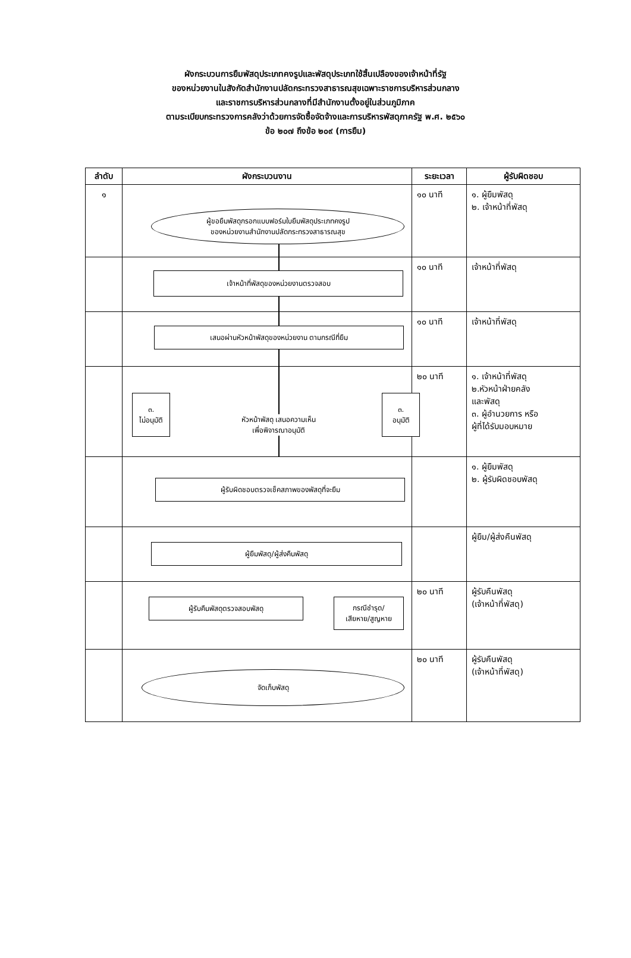ผังกระบวนการยืมพัสดุประเภทคงรูปและพัสดุประเภทใช้สิ้นเปลืองของเจ้าหน้าที่รัฐ
ของหน่วยงานในสังกัดสำนักงานปลัดกระทรวงสาธารณสุขเฉพาะราชการบริหารส่วนกลาง
และราชการบริหารส่วนกลางที่มีสำนักงานตั้งอยู่ในส่วนภูมิภาค
ตามระเบียบกระทรวงการคลังว่าด้วยการจัดซื้อจัดจ้างและการบริหารพัสดุภาครัฐ พ.ศ. ๒๕๖๐
ข้อ ๒๐๗ ถึงข้อ ๒๐๙ (การยืม)
| ลำดับ | ผังกระบวนงาน | ระยะเวลา | ผู้รับผิดชอบ |
| --- | --- | --- | --- |
| ๑ | ผู้ขอยืมพัสดุกรอกแบบฟอร์มใบยืมพัสดุประเภทคงรูป ของหน่วยงานสำนักงานปลัดกระทรวงสาธารณสุข | ๑๐ นาที | ๑. ผู้ยืมพัสดุ ๒. เจ้าหน้าที่พัสดุ |
| | เจ้าหน้าที่พัสดุของหน่วยงานตรวจสอบ | ๑๐ นาที | เจ้าหน้าที่พัสดุ |
| | เสนอผ่านหัวหน้าพัสดุของหน่วยงาน ตามกรณีที่ยืม | ๑๐ นาที | เจ้าหน้าที่พัสดุ |
| | ๓. ไม่อนุมัติ หัวหน้าพัสดุ เสนอความเห็น เพื่อพิจารณาอนุมัติ ๓. อนุมัติ | ๒๐ นาที | ๑. เจ้าหน้าที่พัสดุ ๒.หัวหน้าฝ่ายคลัง และพัสดุ ๓. ผู้อำนวยการ หรือ ผู้ที่ได้รับมอบหมาย |
| | ผู้รับผิดชอบตรวจเช็คสภาพของพัสดุที่จะยืม | | ๑. ผู้ยืมพัสดุ ๒. ผู้รับผิดชอบพัสดุ |
| | ผู้ยืมพัสดุ/ผู้ส่งคืนพัสดุ | | ผู้ยืม/ผู้ส่งคืนพัสดุ |
| | ผู้รับคืนพัสดุตรวจสอบพัสดุ กรณีชำรุด/ เสียหาย/สูญหาย | ๒๐ นาที | ผู้รับคืนพัสดุ (เจ้าหน้าที่พัสดุ) |
| | จัดเก็บพัสดุ | ๒๐ นาที | ผู้รับคืนพัสดุ (เจ้าหน้าที่พัสดุ) |